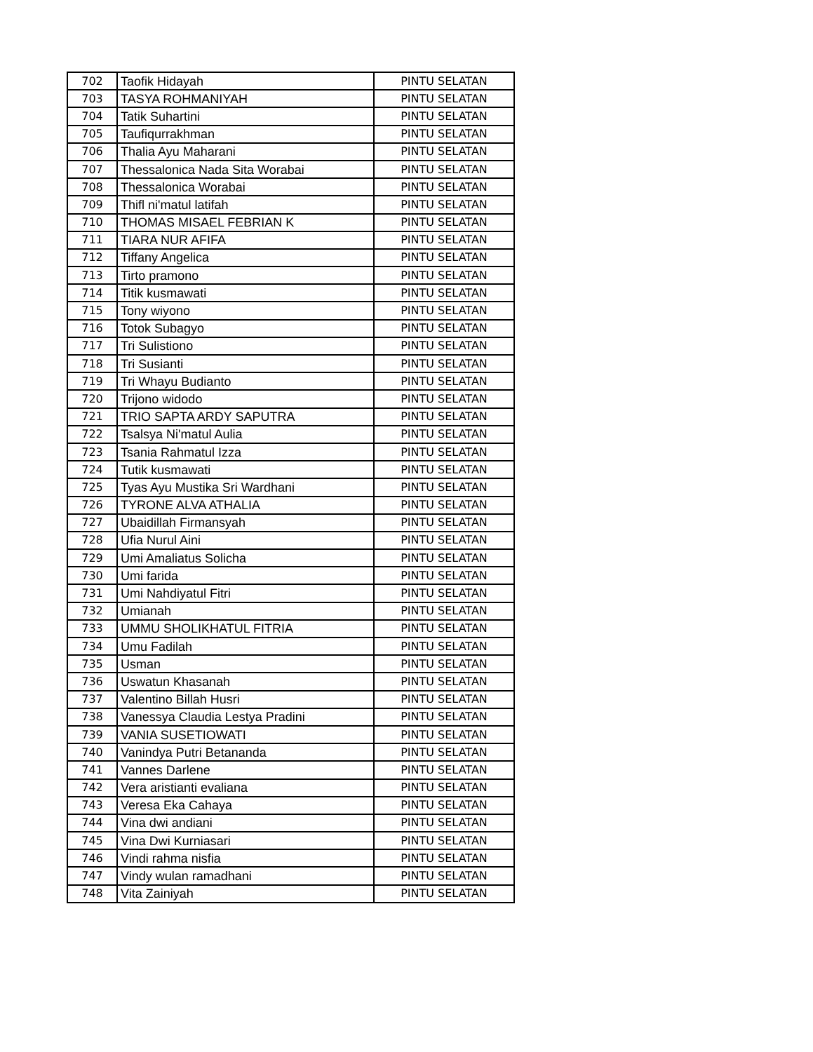| 702 | Taofik Hidayah | PINTU SELATAN |
| 703 | TASYA ROHMANIYAH | PINTU SELATAN |
| 704 | Tatik Suhartini | PINTU SELATAN |
| 705 | Taufiqurrakhman | PINTU SELATAN |
| 706 | Thalia Ayu Maharani | PINTU SELATAN |
| 707 | Thessalonica Nada Sita Worabai | PINTU SELATAN |
| 708 | Thessalonica Worabai | PINTU SELATAN |
| 709 | Thifl ni'matul latifah | PINTU SELATAN |
| 710 | THOMAS MISAEL FEBRIAN K | PINTU SELATAN |
| 711 | TIARA NUR AFIFA | PINTU SELATAN |
| 712 | Tiffany Angelica | PINTU SELATAN |
| 713 | Tirto pramono | PINTU SELATAN |
| 714 | Titik kusmawati | PINTU SELATAN |
| 715 | Tony wiyono | PINTU SELATAN |
| 716 | Totok Subagyo | PINTU SELATAN |
| 717 | Tri Sulistiono | PINTU SELATAN |
| 718 | Tri Susianti | PINTU SELATAN |
| 719 | Tri Whayu Budianto | PINTU SELATAN |
| 720 | Trijono widodo | PINTU SELATAN |
| 721 | TRIO SAPTA ARDY SAPUTRA | PINTU SELATAN |
| 722 | Tsalsya Ni'matul Aulia | PINTU SELATAN |
| 723 | Tsania Rahmatul Izza | PINTU SELATAN |
| 724 | Tutik kusmawati | PINTU SELATAN |
| 725 | Tyas Ayu Mustika Sri Wardhani | PINTU SELATAN |
| 726 | TYRONE ALVA ATHALIA | PINTU SELATAN |
| 727 | Ubaidillah Firmansyah | PINTU SELATAN |
| 728 | Ufia Nurul Aini | PINTU SELATAN |
| 729 | Umi Amaliatus Solicha | PINTU SELATAN |
| 730 | Umi farida | PINTU SELATAN |
| 731 | Umi Nahdiyatul Fitri | PINTU SELATAN |
| 732 | Umianah | PINTU SELATAN |
| 733 | UMMU SHOLIKHATUL FITRIA | PINTU SELATAN |
| 734 | Umu Fadilah | PINTU SELATAN |
| 735 | Usman | PINTU SELATAN |
| 736 | Uswatun Khasanah | PINTU SELATAN |
| 737 | Valentino Billah Husri | PINTU SELATAN |
| 738 | Vanessya Claudia Lestya Pradini | PINTU SELATAN |
| 739 | VANIA SUSETIOWATI | PINTU SELATAN |
| 740 | Vanindya Putri Betananda | PINTU SELATAN |
| 741 | Vannes Darlene | PINTU SELATAN |
| 742 | Vera aristianti evaliana | PINTU SELATAN |
| 743 | Veresa Eka Cahaya | PINTU SELATAN |
| 744 | Vina dwi andiani | PINTU SELATAN |
| 745 | Vina Dwi Kurniasari | PINTU SELATAN |
| 746 | Vindi rahma nisfia | PINTU SELATAN |
| 747 | Vindy wulan ramadhani | PINTU SELATAN |
| 748 | Vita Zainiyah | PINTU SELATAN |